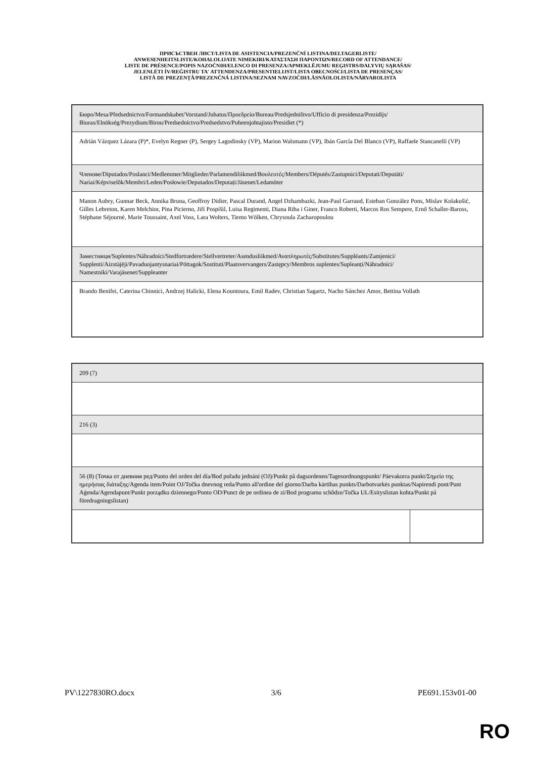ПРИСЪСТВЕН ЛИСТ/LISTA DE ASISTENCIA/PREZENČNÍ LISTINA/DELTAGERLISTE/
ANWESENHEITSLISTE/KOHALOLIJATE NIMEKIRI/ΚΑΤΑΣΤΑΣΗ ΠΑΡΟΝΤΩΝ/RECORD OF ATTENDANCE/
LISTE DE PRÉSENCE/POPIS NAZOČNIH/ELENCO DI PRESENZA/APMEKLĒJUMU REĢISTRS/DALYVIŲ SĄRAŠAS/
JELENLÉTI ÍV/REĠISTRU TA' ATTENDENZA/PRESENTIELIJST/LISTA OBECNOŚCI/LISTA DE PRESENÇAS/
LISTĂ DE PREZENȚĂ/PREZENČNÁ LISTINA/SEZNAM NAVZOČIH/LÄSNÄOLOLISTA/NÄRVAROLISTA
| Бюро/Mesa/Předsednictvo/Formandskabet/Vorstand/Juhatus/Προεδρείο/Bureau/Predsjedništvo/Ufficio di presidenza/Prezidijs/ Biuras/Elnökség/Prezydium/Birou/Predsedníctvo/Predsedstvo/Puheenjohtajisto/Presidiet (*) |
| Adrián Vázquez Lázara (P)*, Evelyn Regner (P), Sergey Lagodinsky (VP), Marion Walsmann (VP), Ibán García Del Blanco (VP), Raffaele Stancanelli (VP) |
| Членове/Diputados/Poslanci/Medlemmer/Mitglieder/Parlamendiliikmed/Βουλευτές/Members/Députés/Zastupnici/Deputati/Deputāti/ Nariai/Képviselõk/Membri/Leden/Posłowie/Deputados/Deputați/Jäsenet/Ledamöter |
| Manon Aubry, Gunnar Beck, Annika Bruna, Geoffroy Didier, Pascal Durand, Angel Dzhambazki, Jean-Paul Garraud, Esteban González Pons, Mislav Kolakušić, Gilles Lebreton, Karen Melchior, Pina Picierno, Jiří Pospíšil, Luisa Regimenti, Diana Riba i Giner, Franco Roberti, Marcos Ros Sempere, Ernő Schaller-Baross, Stéphane Séjourné, Marie Toussaint, Axel Voss, Lara Wolters, Tiemo Wölken, Chrysoula Zacharopoulou |
| Заместници/Suplentes/Náhradníci/Stedfortrædere/Stellvertreter/Asendusliikmed/Αναπληρωτές/Substitutes/Suppléants/Zamjenici/ Supplenti/Aizstājēji/Pavaduojantysnariai/Póttagok/Sostituti/Plaatsvervangers/Zastępcy/Membros suplentes/Supleanți/Náhradníci/ Namestniki/Varajäsenet/Suppleanter |
| Brando Benifei, Caterina Chinnici, Andrzej Halicki, Elena Kountoura, Emil Radev, Christian Sagartz, Nacho Sánchez Amor, Bettina Vollath |
| 209 (7) | |
| 216 (3) | |
| 56 (8) (Точка от дневния ред/Punto del orden del día/Bod pořadu jednání (OJ)/Punkt på dagsordenen/Tagesordnungspunkt/ Päevakorra punkt/Σημείο της ημερήσιας διάταξης/Agenda item/Point OJ/Točka dnevnog reda/Punto all'ordine del giorno/Darba kārtības punkts/Darbotvarkės punktas/Napirendi pont/Punt Aġenda/Agendapunt/Punkt porządku dziennego/Ponto OD/Punct de pe ordinea de zi/Bod programu schôdze/Točka UL/Esityslistan kohta/Punkt på föredragningslistan) | |
PV\1227830RO.docx 3/6 PE691.153v01-00
RO